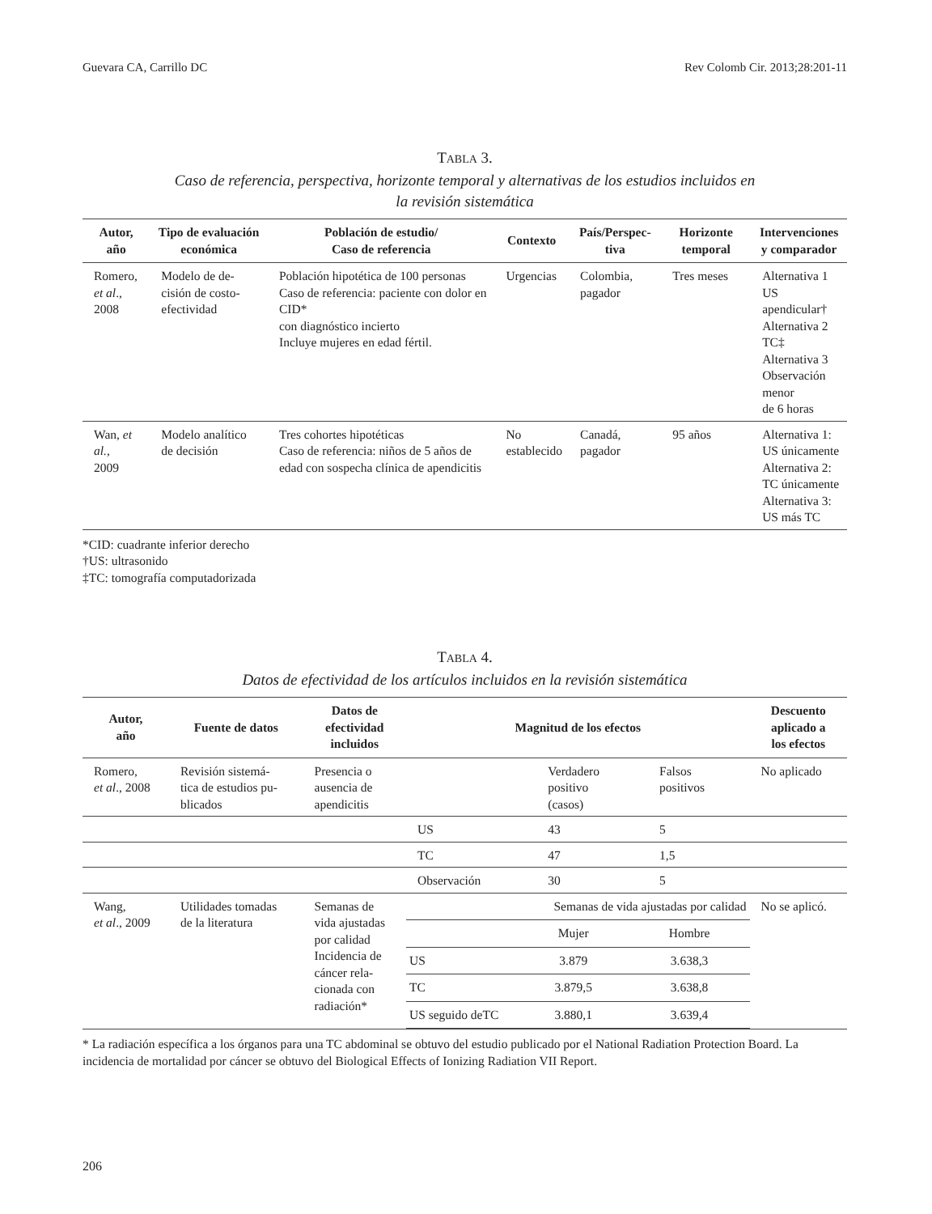Guevara CA, Carrillo DC Rev Colomb Cir. 2013;28:201-11
TABLA 3.
Caso de referencia, perspectiva, horizonte temporal y alternativas de los estudios incluidos en
la revisión sistemática
| Autor, año | Tipo de evaluación económica | Población de estudio/ Caso de referencia | Contexto | País/Perspec- tiva | Horizonte temporal | Intervenciones y comparador |
| --- | --- | --- | --- | --- | --- | --- |
| Romero, et al ., 2008 | Modelo de de- cisión de costo- efectividad | Población hipotética de 100 personas Caso de referencia: paciente con dolor en CID* con diagnóstico incierto Incluye mujeres en edad fértil. | Urgencias | Colombia, pagador | Tres meses | Alternativa 1 US apendicular† Alternativa 2 TC‡ Alternativa 3 Observación menor de 6 horas |
| Wan, et al. , 2009 | Modelo analítico de decisión | Tres cohortes hipotéticas Caso de referencia: niños de 5 años de edad con sospecha clínica de apendicitis | No establecido | Canadá, pagador | 95 años | Alternativa 1: US únicamente Alternativa 2: TC únicamente Alternativa 3: US más TC |
*CID: cuadrante inferior derecho
†US: ultrasonido
‡TC: tomografía computadorizada
TABLA 4.
Datos de efectividad de los artículos incluidos en la revisión sistemática
| Autor, año | Fuente de datos | Datos de efectividad incluidos | Magnitud de los efectos | | | Descuento aplicado a los efectos |
| --- | --- | --- | --- | --- | --- | --- |
| Romero, et al ., 2008 | Revisión sistemá- tica de estudios pu- blicados | Presencia o ausencia de apendicitis | | Verdadero positivo (casos) | Falsos positivos | No aplicado |
| | | | US | 43 | 5 | |
| | | | TC | 47 | 1,5 | |
| | | | Observación | 30 | 5 | |
| Wang, et al ., 2009 | Utilidades tomadas de la literatura | Semanas de vida ajustadas por calidad Incidencia de cáncer rela- cionada con radiación* | / / Semanas de vida ajustadas por calidad / / / / Mujer / Hombre / / US / 3.879 / 3.638,3 / / TC / 3.879,5 / 3.638,8 / / US seguido deTC / 3.880,1 / 3.639,4 / | | | No se aplicó. |
* La radiación específica a los órganos para una TC abdominal se obtuvo del estudio publicado por el National Radiation Protection Board. La incidencia de mortalidad por cáncer se obtuvo del Biological Effects of Ionizing Radiation VII Report.
206